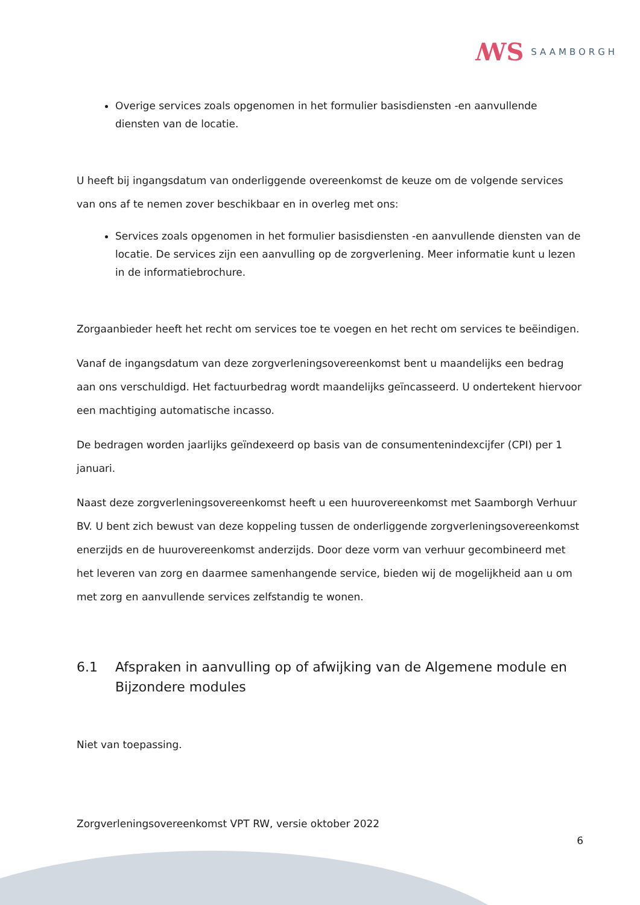ꟿS SAAMBORGH
Overige services zoals opgenomen in het formulier basisdiensten -en aanvullende diensten van de locatie.
U heeft bij ingangsdatum van onderliggende overeenkomst de keuze om de volgende services van ons af te nemen zover beschikbaar en in overleg met ons:
Services zoals opgenomen in het formulier basisdiensten -en aanvullende diensten van de locatie. De services zijn een aanvulling op de zorgverlening. Meer informatie kunt u lezen in de informatiebrochure.
Zorgaanbieder heeft het recht om services toe te voegen en het recht om services te beëindigen.
Vanaf de ingangsdatum van deze zorgverleningsovereenkomst bent u maandelijks een bedrag aan ons verschuldigd. Het factuurbedrag wordt maandelijks geïncasseerd. U ondertekent hiervoor een machtiging automatische incasso.
De bedragen worden jaarlijks geïndexeerd op basis van de consumentenindexcijfer (CPI) per 1 januari.
Naast deze zorgverleningsovereenkomst heeft u een huurovereenkomst met Saamborgh Verhuur BV. U bent zich bewust van deze koppeling tussen de onderliggende zorgverleningsovereenkomst enerzijds en de huurovereenkomst anderzijds. Door deze vorm van verhuur gecombineerd met het leveren van zorg en daarmee samenhangende service, bieden wij de mogelijkheid aan u om met zorg en aanvullende services zelfstandig te wonen.
6.1 Afspraken in aanvulling op of afwijking van de Algemene module en Bijzondere modules
Niet van toepassing.
Zorgverleningsovereenkomst VPT RW, versie oktober 2022
6